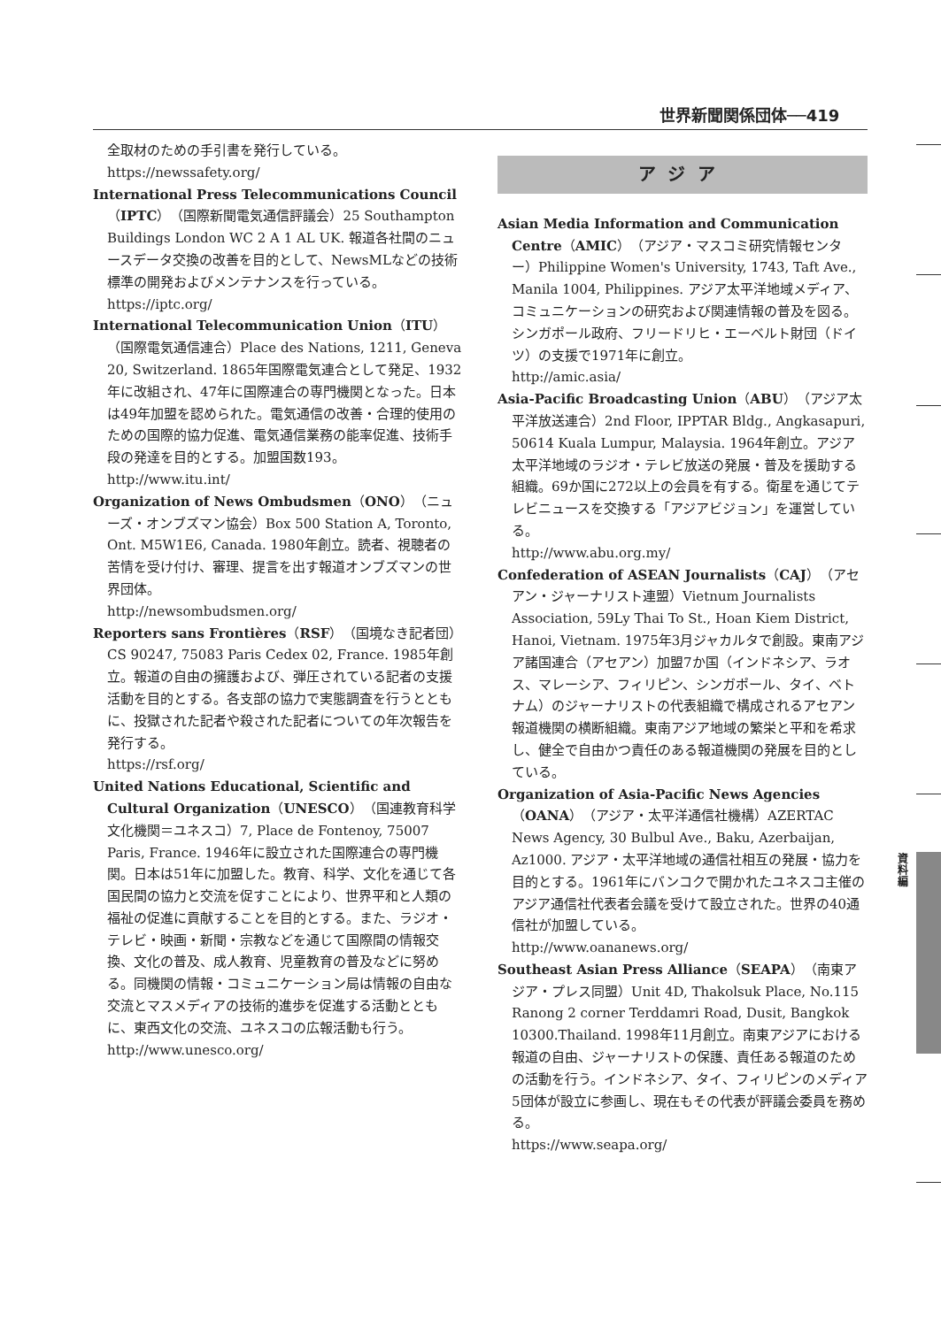世界新聞関係団体──419
全取材のための手引書を発行している。
https://newssafety.org/
International Press Telecommunications Council（IPTC）（国際新聞電気通信評議会）25 Southampton Buildings London WC 2 A 1 AL UK. 報道各社間のニュースデータ交換の改善を目的として、NewsMLなどの技術標準の開発およびメンテナンスを行っている。
https://iptc.org/
International Telecommunication Union（ITU）（国際電気通信連合）Place des Nations, 1211, Geneva 20, Switzerland. 1865年国際電気連合として発足、1932年に改組され、47年に国際連合の専門機関となった。日本は49年加盟を認められた。電気通信の改善・合理的使用のための国際的協力促進、電気通信業務の能率促進、技術手段の発達を目的とする。加盟国数193。
http://www.itu.int/
Organization of News Ombudsmen（ONO）（ニューズ・オンブズマン協会）Box 500 Station A, Toronto, Ont. M5W1E6, Canada. 1980年創立。読者、視聴者の苦情を受け付け、審理、提言を出す報道オンブズマンの世界団体。
http://newsombudsmen.org/
Reporters sans Frontières（RSF）（国境なき記者団）CS 90247, 75083 Paris Cedex 02, France. 1985年創立。報道の自由の擁護および、弾圧されている記者の支援活動を目的とする。各支部の協力で実態調査を行うとともに、投獄された記者や殺された記者についての年次報告を発行する。
https://rsf.org/
United Nations Educational, Scientific and Cultural Organization（UNESCO）（国連教育科学文化機関＝ユネスコ）7, Place de Fontenoy, 75007 Paris, France. 1946年に設立された国際連合の専門機関。日本は51年に加盟した。教育、科学、文化を通じて各国民間の協力と交流を促すことにより、世界平和と人類の福祉の促進に貢献することを目的とする。また、ラジオ・テレビ・映画・新聞・宗教などを通じて国際間の情報交換、文化の普及、成人教育、児童教育の普及などに努める。同機関の情報・コミュニケーション局は情報の自由な交流とマスメディアの技術的進歩を促進する活動とともに、東西文化の交流、ユネスコの広報活動も行う。
http://www.unesco.org/
アジア
Asian Media Information and Communication Centre（AMIC）（アジア・マスコミ研究情報センター）Philippine Women's University, 1743, Taft Ave., Manila 1004, Philippines. アジア太平洋地域メディア、コミュニケーションの研究および関連情報の普及を図る。シンガポール政府、フリードリヒ・エーベルト財団（ドイツ）の支援で1971年に創立。
http://amic.asia/
Asia-Pacific Broadcasting Union（ABU）（アジア太平洋放送連合）2nd Floor, IPPTAR Bldg., Angkasapuri, 50614 Kuala Lumpur, Malaysia. 1964年創立。アジア太平洋地域のラジオ・テレビ放送の発展・普及を援助する組織。69か国に272以上の会員を有する。衛星を通じてテレビニュースを交換する「アジアビジョン」を運営している。
http://www.abu.org.my/
Confederation of ASEAN Journalists（CAJ）（アセアン・ジャーナリスト連盟）Vietnum Journalists Association, 59Ly Thai To St., Hoan Kiem District, Hanoi, Vietnam. 1975年3月ジャカルタで創設。東南アジア諸国連合（アセアン）加盟7か国（インドネシア、ラオス、マレーシア、フィリピン、シンガポール、タイ、ベトナム）のジャーナリストの代表組織で構成されるアセアン報道機関の横断組織。東南アジア地域の繁栄と平和を希求し、健全で自由かつ責任のある報道機関の発展を目的としている。
Organization of Asia-Pacific News Agencies（OANA）（アジア・太平洋通信社機構）AZERTAC News Agency, 30 Bulbul Ave., Baku, Azerbaijan, Az1000. アジア・太平洋地域の通信社相互の発展・協力を目的とする。1961年にバンコクで開かれたユネスコ主催のアジア通信社代表者会議を受けて設立された。世界の40通信社が加盟している。
http://www.oananews.org/
Southeast Asian Press Alliance（SEAPA）（南東アジア・プレス同盟）Unit 4D, Thakolsuk Place, No.115 Ranong 2 corner Terddamri Road, Dusit, Bangkok 10300.Thailand. 1998年11月創立。南東アジアにおける報道の自由、ジャーナリストの保護、責任ある報道のための活動を行う。インドネシア、タイ、フィリピンのメディア5団体が設立に参画し、現在もその代表が評議会委員を務める。
https://www.seapa.org/
資料編